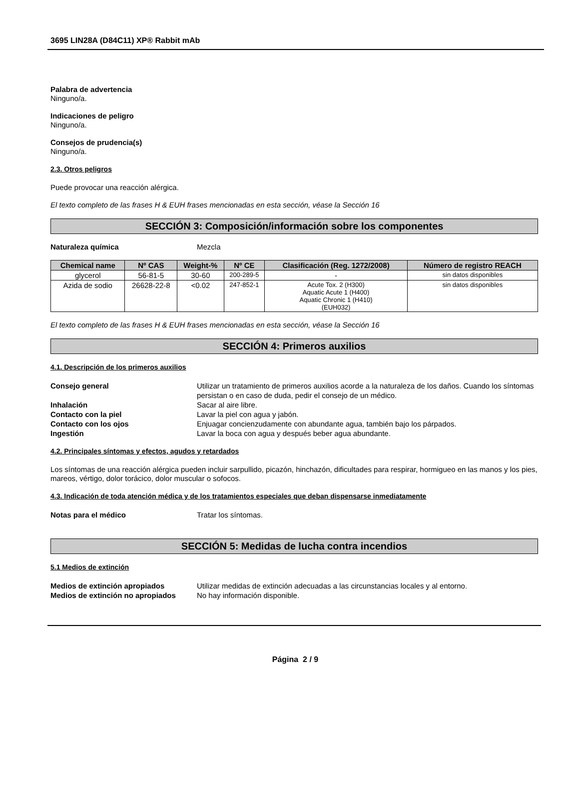3695 LIN28A (D84C11) XP® Rabbit mAb
Palabra de advertencia
Ninguno/a.
Indicaciones de peligro
Ninguno/a.
Consejos de prudencia(s)
Ninguno/a.
2.3. Otros peligros
Puede provocar una reacción alérgica.
El texto completo de las frases H & EUH frases mencionadas en esta sección, véase la Sección 16
SECCIÓN 3: Composición/información sobre los componentes
| Naturaleza química | Mezcla |
| Chemical name | Nº CAS | Weight-% | Nº CE | Clasificación (Reg. 1272/2008) | Número de registro REACH |
| --- | --- | --- | --- | --- | --- |
| glycerol | 56-81-5 | 30-60 | 200-289-5 | - | sin datos disponibles |
| Azida de sodio | 26628-22-8 | <0.02 | 247-852-1 | Acute Tox. 2 (H300) Aquatic Acute 1 (H400) Aquatic Chronic 1 (H410) (EUH032) | sin datos disponibles |
El texto completo de las frases H & EUH frases mencionadas en esta sección, véase la Sección 16
SECCIÓN 4: Primeros auxilios
4.1. Descripción de los primeros auxilios
| Consejo general | Utilizar un tratamiento de primeros auxilios acorde a la naturaleza de los daños. Cuando los síntomas persistan o en caso de duda, pedir el consejo de un médico. |
| Inhalación | Sacar al aire libre. |
| Contacto con la piel | Lavar la piel con agua y jabón. |
| Contacto con los ojos | Enjuagar concienzudamente con abundante agua, también bajo los párpados. |
| Ingestión | Lavar la boca con agua y después beber agua abundante. |
4.2. Principales síntomas y efectos, agudos y retardados
Los síntomas de una reacción alérgica pueden incluir sarpullido, picazón, hinchazón, dificultades para respirar, hormigueo en las manos y los pies, mareos, vértigo, dolor torácico, dolor muscular o sofocos.
4.3. Indicación de toda atención médica y de los tratamientos especiales que deban dispensarse inmediatamente
| Notas para el médico | Tratar los síntomas. |
SECCIÓN 5: Medidas de lucha contra incendios
5.1 Medios de extinción
| Medios de extinción apropiados | Utilizar medidas de extinción adecuadas a las circunstancias locales y al entorno. |
| Medios de extinción no apropiados | No hay información disponible. |
Página 2 / 9